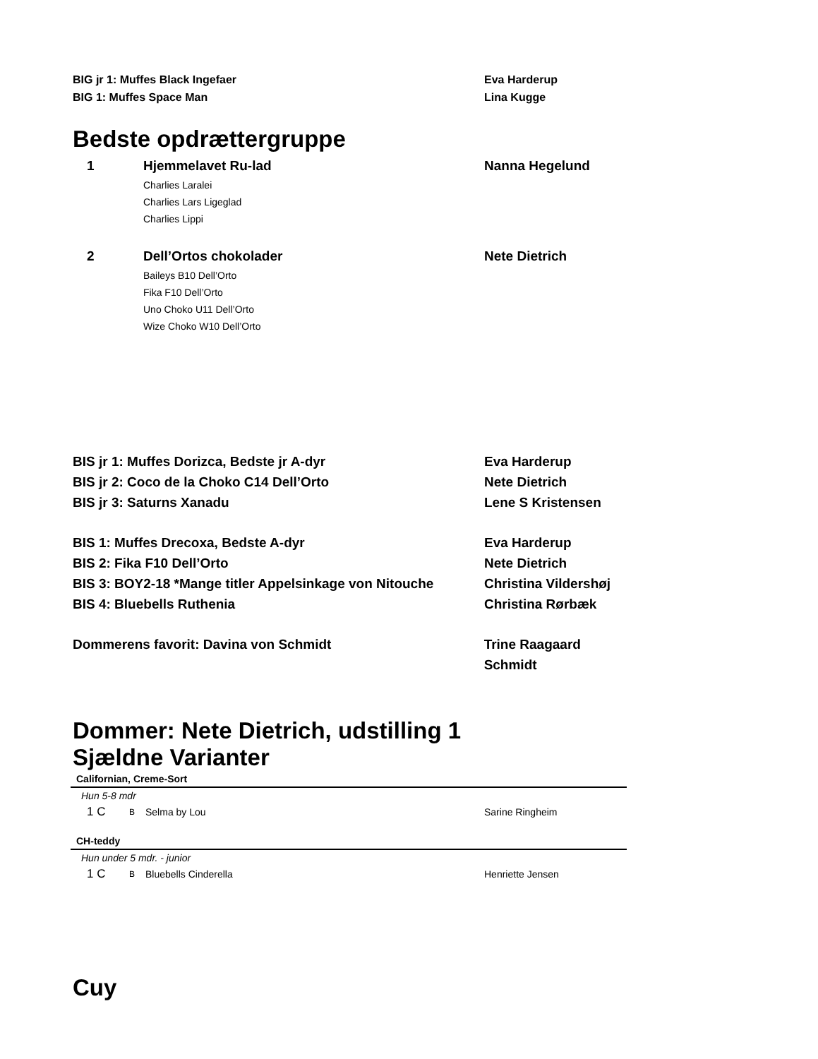BIG jr 1: Muffes Black Ingefaer Eva Harderup
BIG 1: Muffes Space Man Lina Kugge
Bedste opdrættergruppe
1 Hjemmelavet Ru-lad Nanna Hegelund
Charlies Laralei
Charlies Lars Ligeglad
Charlies Lippi
2 Dell’Ortos chokolader Nete Dietrich
Baileys B10 Dell’Orto
Fika F10 Dell’Orto
Uno Choko U11 Dell’Orto
Wize Choko W10 Dell’Orto
BIS jr 1: Muffes Dorizca, Bedste jr A-dyr Eva Harderup
BIS jr 2: Coco de la Choko C14 Dell’Orto Nete Dietrich
BIS jr 3: Saturns Xanadu Lene S Kristensen
BIS 1: Muffes Drecoxa, Bedste A-dyr Eva Harderup
BIS 2: Fika F10 Dell’Orto Nete Dietrich
BIS 3: BOY2-18 *Mange titler Appelsinkage von Nitouche Christina Vildershøj
BIS 4: Bluebells Ruthenia Christina Rørbæk
Dommerens favorit: Davina von Schmidt Trine Raagaard Schmidt
Dommer: Nete Dietrich, udstilling 1
Sjældne Varianter
Californian, Creme-Sort
Hun 5-8 mdr
1 C B Selma by Lou Sarine Ringheim
CH-teddy
Hun under 5 mdr. - junior
1 C B Bluebells Cinderella Henriette Jensen
Cuy